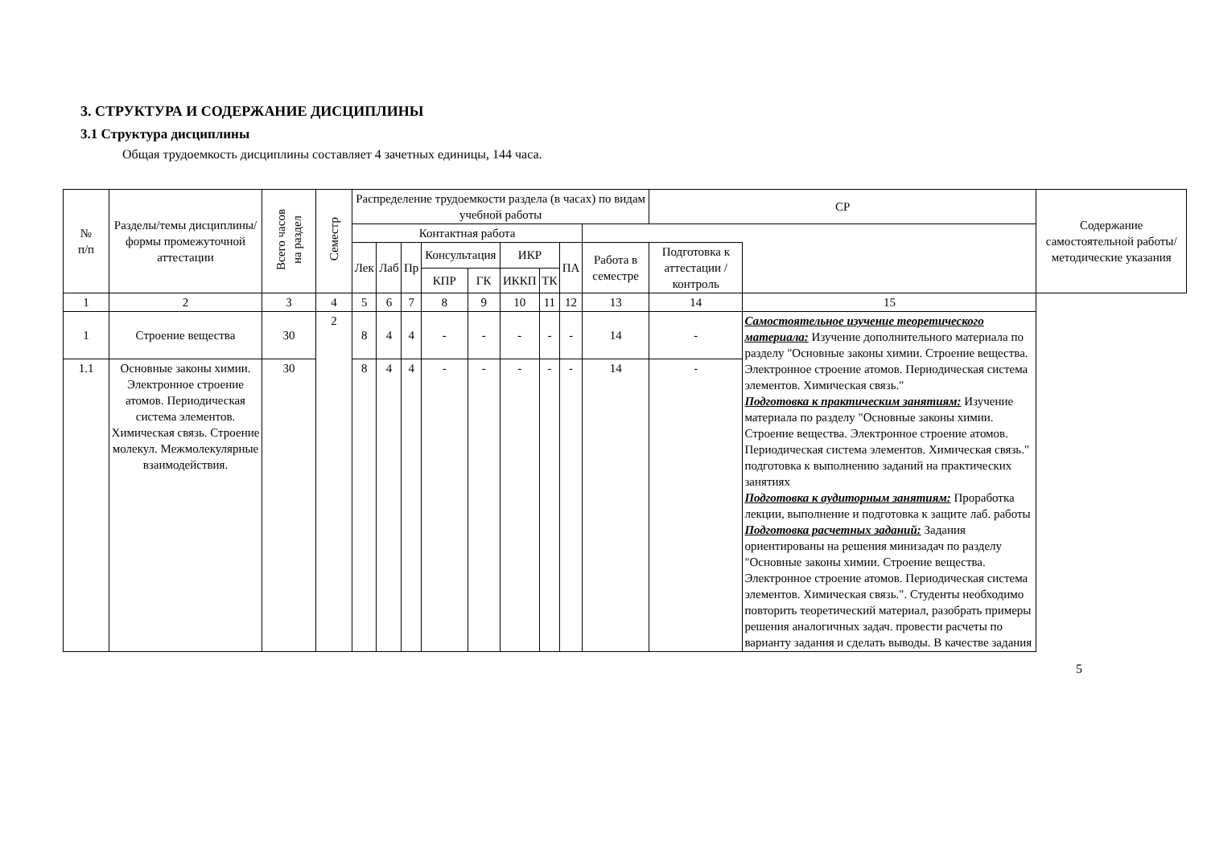3. СТРУКТУРА И СОДЕРЖАНИЕ ДИСЦИПЛИНЫ
3.1 Структура дисциплины
Общая трудоемкость дисциплины составляет 4 зачетных единицы, 144 часа.
| № п/п | Разделы/темы дисциплины/формы промежуточной аттестации | Всего часов на раздел | Семестр | Распределение трудоемкости раздела (в часах) по видам учебной работы | | | | | | | | | СР | | Содержание самостоятельной работы/ методические указания |
| --- | --- | --- | --- | --- | --- | --- | --- | --- | --- | --- | --- | --- | --- | --- | --- |
| | | | | Контактная работа | | | | | | | | | | | |
| | | | | Лек | Лаб | Пр | Консультация | | ИКР | | ПА | Работа в семестре | Подготовка к аттестации /контроль | | |
| | | | | | | | КПР | ГК | ИККП | ТК | | | | | |
| 1 | 2 | 3 | 4 | 5 | 6 | 7 | 8 | 9 | 10 | 11 | 12 | 13 | 14 | 15 | |
| 1 | Строение вещества | 30 | 2 | 8 | 4 | 4 | - | - | - | - | - | 14 | - | Самостоятельное изучение теоретического материала: Изучение дополнительного материала по разделу "Основные законы химии. Строение вещества. Электронное строение атомов. Периодическая система элементов. Химическая связь." Подготовка к практическим занятиям: Изучение материала по разделу "Основные законы химии. Строение вещества. Электронное строение атомов. Периодическая система элементов. Химическая связь." подготовка к выполнению заданий на практических занятиях Подготовка к аудиторным занятиям: Проработка лекции, выполнение и подготовка к защите лаб. работы Подготовка расчетных заданий: Задания ориентированы на решения минизадач по разделу "Основные законы химии. Строение вещества. Электронное строение атомов. Периодическая система элементов. Химическая связь.". Студенты необходимо повторить теоретический материал, разобрать примеры решения аналогичных задач. провести расчеты по варианту задания и сделать выводы. В качестве задания | |
| 1.1 | Основные законы химии. Электронное строение атомов. Периодическая система элементов. Химическая связь. Строение молекул. Межмолекулярные взаимодействия. | 30 | | 8 | 4 | 4 | - | - | - | - | - | 14 | - | | |
5